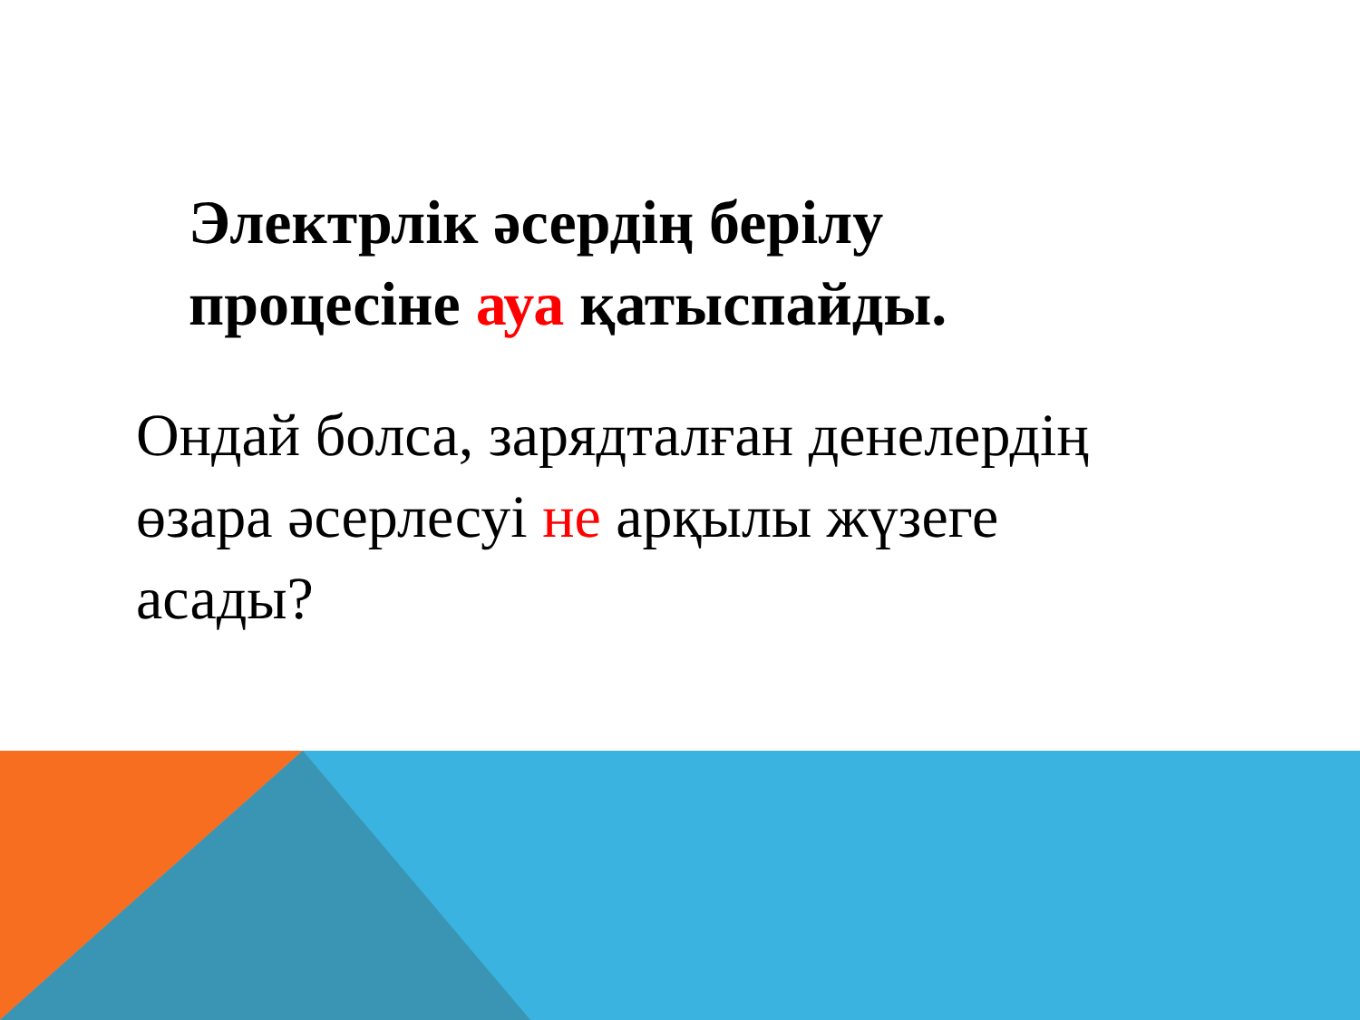Электрлік әсердің берілу
процесіне ауа қатыспайды.
Ондай болса, зарядталған денелердің
өзара әсерлесуі не арқылы жүзеге
асады?